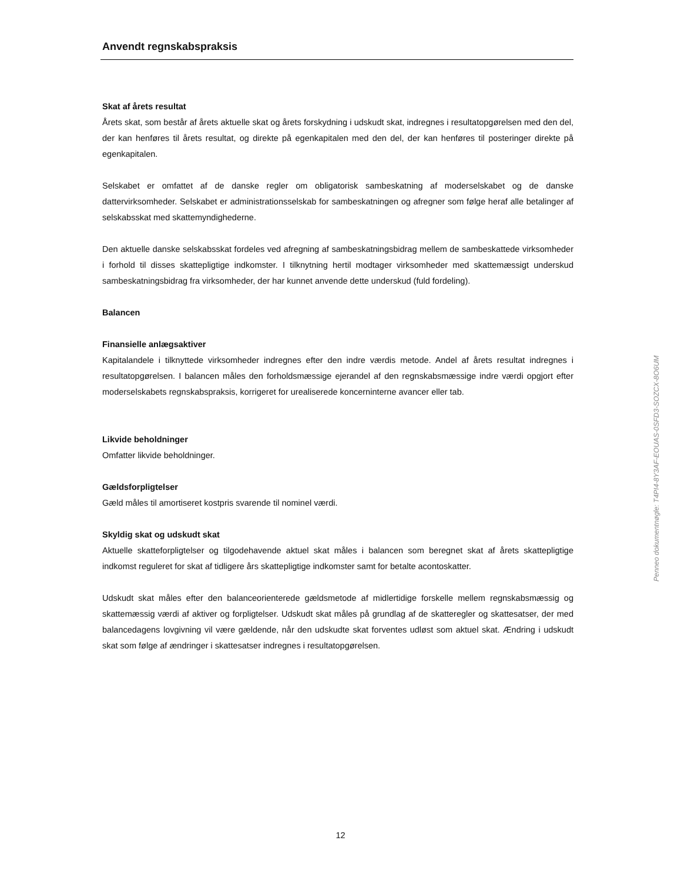Anvendt regnskabspraksis
Skat af årets resultat
Årets skat, som består af årets aktuelle skat og årets forskydning i udskudt skat, indregnes i resultatopgørelsen med den del, der kan henføres til årets resultat, og direkte på egenkapitalen med den del, der kan henføres til posteringer direkte på egenkapitalen.
Selskabet er omfattet af de danske regler om obligatorisk sambeskatning af moderselskabet og de danske dattervirksomheder. Selskabet er administrationsselskab for sambeskatningen og afregner som følge heraf alle betalinger af selskabsskat med skattemyndighederne.
Den aktuelle danske selskabsskat fordeles ved afregning af sambeskatningsbidrag mellem de sambeskattede virksomheder i forhold til disses skattepligtige indkomster. I tilknytning hertil modtager virksomheder med skattemæssigt underskud sambeskatningsbidrag fra virksomheder, der har kunnet anvende dette underskud (fuld fordeling).
Balancen
Finansielle anlægsaktiver
Kapitalandele i tilknyttede virksomheder indregnes efter den indre værdis metode. Andel af årets resultat indregnes i resultatopgørelsen. I balancen måles den forholdsmæssige ejerandel af den regnskabsmæssige indre værdi opgjort efter moderselskabets regnskabspraksis, korrigeret for urealiserede koncerninterne avancer eller tab.
Likvide beholdninger
Omfatter likvide beholdninger.
Gældsforpligtelser
Gæld måles til amortiseret kostpris svarende til nominel værdi.
Skyldig skat og udskudt skat
Aktuelle skatteforpligtelser og tilgodehavende aktuel skat måles i balancen som beregnet skat af årets skattepligtige indkomst reguleret for skat af tidligere års skattepligtige indkomster samt for betalte acontoskatter.
Udskudt skat måles efter den balanceorienterede gældsmetode af midlertidige forskelle mellem regnskabsmæssig og skattemæssig værdi af aktiver og forpligtelser. Udskudt skat måles på grundlag af de skatteregler og skattesatser, der med balancedagens lovgivning vil være gældende, når den udskudte skat forventes udløst som aktuel skat. Ændring i udskudt skat som følge af ændringer i skattesatser indregnes i resultatopgørelsen.
Penneo dokumentnøgle: T4PI4-8Y3AF-EOUAS-0SFD3-SOZCX-8O6UM
12